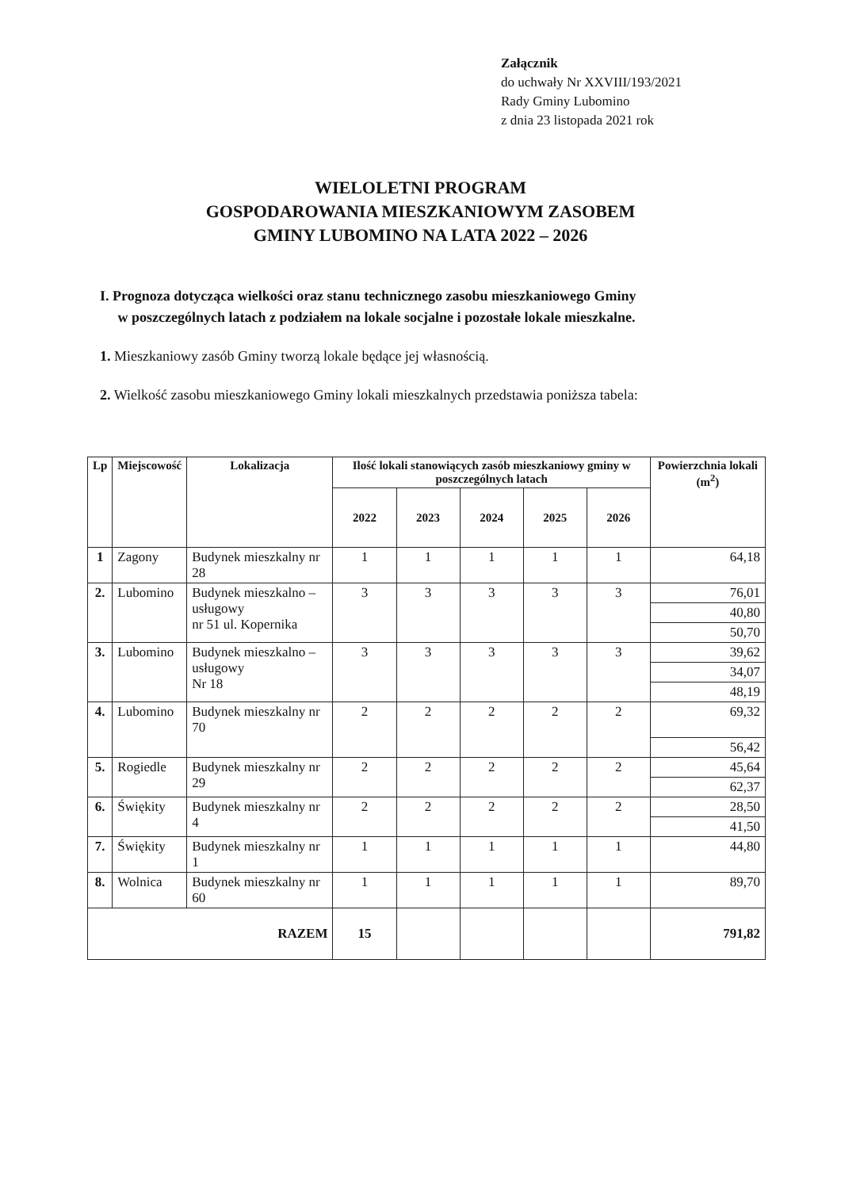Załącznik
do uchwały Nr XXVIII/193/2021
Rady Gminy Lubomino
z dnia 23 listopada 2021 rok
WIELOLETNI PROGRAM
GOSPODAROWANIA MIESZKANIOWYM ZASOBEM
GMINY LUBOMINO NA LATA 2022 – 2026
I. Prognoza dotycząca wielkości oraz stanu technicznego zasobu mieszkaniowego Gminy
w poszczególnych latach z podziałem na lokale socjalne i pozostałe lokale mieszkalne.
1. Mieszkaniowy zasób Gminy tworzą lokale będące jej własnością.
2. Wielkość zasobu mieszkaniowego Gminy lokali mieszkalnych przedstawia poniższa tabela:
| Lp | Miejscowość | Lokalizacja | Ilość lokali stanowiących zasób mieszkaniowy gminy w poszczególnych latach | | | | | Powierzchnia lokali (m<sup>2</sup>) |
| --- | --- | --- | --- | --- | --- | --- | --- | --- |
| | | | 2022 | 2023 | 2024 | 2025 | 2026 | |
| 1 | Zagony | Budynek mieszkalny nr 28 | 1 | 1 | 1 | 1 | 1 | 64,18 |
| 2. | Lubomino | Budynek mieszkalno – usługowy nr 51 ul. Kopernika | 3 | 3 | 3 | 3 | 3 | 76,01 |
| | | | | | | | | 40,80 |
| | | | | | | | | 50,70 |
| 3. | Lubomino | Budynek mieszkalno – usługowy Nr 18 | 3 | 3 | 3 | 3 | 3 | 39,62 |
| | | | | | | | | 34,07 |
| | | | | | | | | 48,19 |
| 4. | Lubomino | Budynek mieszkalny nr 70 | 2 | 2 | 2 | 2 | 2 | 69,32 |
| | | | | | | | | 56,42 |
| 5. | Rogiedle | Budynek mieszkalny nr 29 | 2 | 2 | 2 | 2 | 2 | 45,64 |
| | | | | | | | | 62,37 |
| 6. | Świękity | Budynek mieszkalny nr 4 | 2 | 2 | 2 | 2 | 2 | 28,50 |
| | | | | | | | | 41,50 |
| 7. | Świękity | Budynek mieszkalny nr 1 | 1 | 1 | 1 | 1 | 1 | 44,80 |
| 8. | Wolnica | Budynek mieszkalny nr 60 | 1 | 1 | 1 | 1 | 1 | 89,70 |
| RAZEM | | | 15 | | | | | 791,82 |